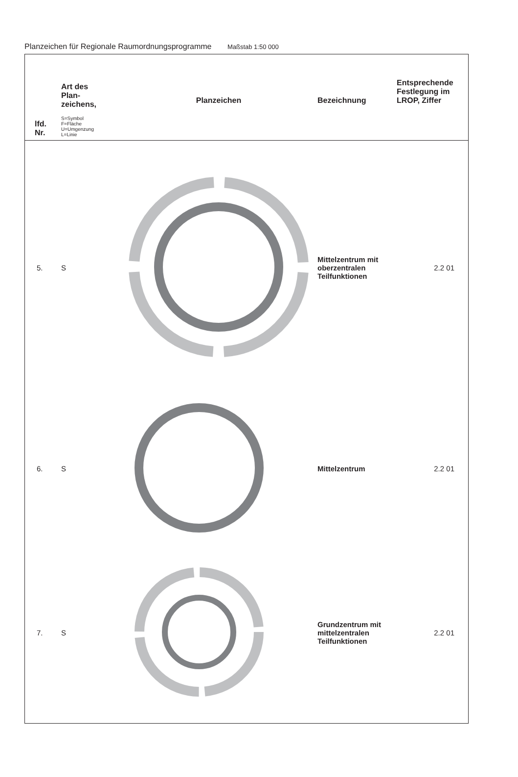Planzeichen für Regionale Raumordnungsprogramme Maßstab 1:50 000
| lfd. Nr. | Art des Plan- zeichens, S=Symbol F=Fläche U=Umgenzung L=Linie | Planzeichen | Bezeichnung | Entsprechende Festlegung im LROP, Ziffer |
| --- | --- | --- | --- | --- |
| 5. | S | | Mittelzentrum mit oberzentralen Teilfunktionen | 2.2 01 |
| 6. | S | | Mittelzentrum | 2.2 01 |
| 7. | S | | Grundzentrum mit mittelzentralen Teilfunktionen | 2.2 01 |